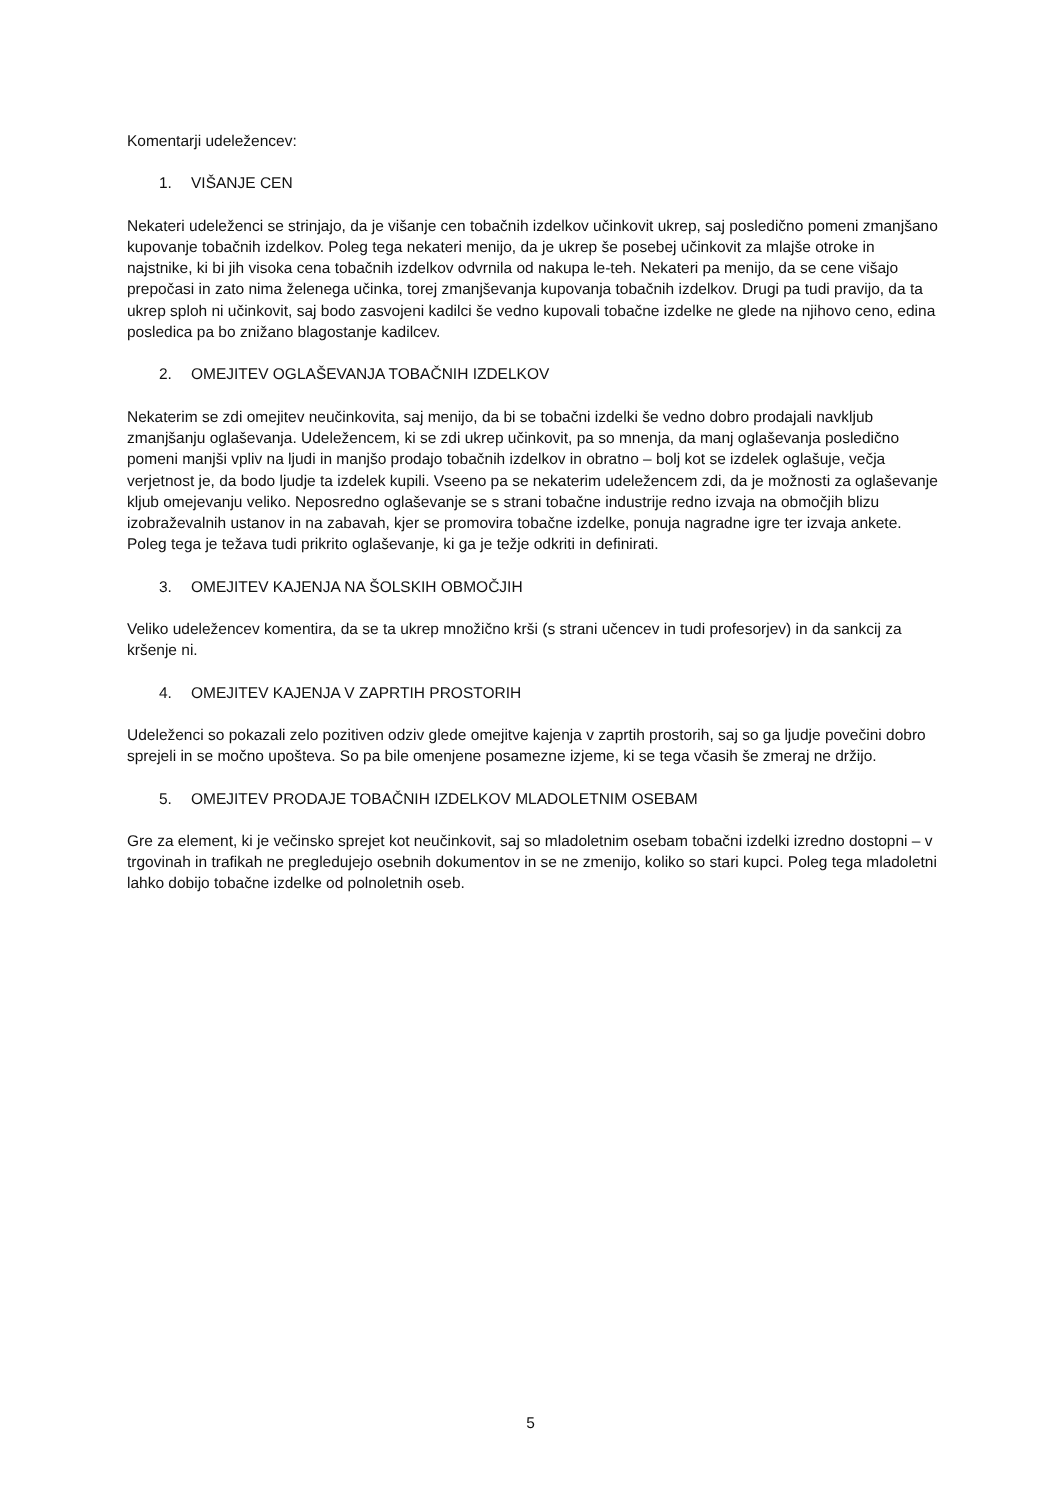Komentarji udeležencev:
1. VIŠANJE CEN
Nekateri udeleženci se strinjajo, da je višanje cen tobačnih izdelkov učinkovit ukrep, saj posledično pomeni zmanjšano kupovanje tobačnih izdelkov. Poleg tega nekateri menijo, da je ukrep še posebej učinkovit za mlajše otroke in najstnike, ki bi jih visoka cena tobačnih izdelkov odvrnila od nakupa le-teh. Nekateri pa menijo, da se cene višajo prepočasi in zato nima želenega učinka, torej zmanjševanja kupovanja tobačnih izdelkov. Drugi pa tudi pravijo, da ta ukrep sploh ni učinkovit, saj bodo zasvojeni kadilci še vedno kupovali tobačne izdelke ne glede na njihovo ceno, edina posledica pa bo znižano blagostanje kadilcev.
2. OMEJITEV OGLAŠEVANJA TOBAČNIH IZDELKOV
Nekaterim se zdi omejitev neučinkovita, saj menijo, da bi se tobačni izdelki še vedno dobro prodajali navkljub zmanjšanju oglaševanja. Udeležencem, ki se zdi ukrep učinkovit, pa so mnenja, da manj oglaševanja posledično pomeni manjši vpliv na ljudi in manjšo prodajo tobačnih izdelkov in obratno – bolj kot se izdelek oglašuje, večja verjetnost je, da bodo ljudje ta izdelek kupili. Vseeno pa se nekaterim udeležencem zdi, da je možnosti za oglaševanje kljub omejevanju veliko. Neposredno oglaševanje se s strani tobačne industrije redno izvaja na območjih blizu izobraževalnih ustanov in na zabavah, kjer se promovira tobačne izdelke, ponuja nagradne igre ter izvaja ankete. Poleg tega je težava tudi prikrito oglaševanje, ki ga je težje odkriti in definirati.
3. OMEJITEV KAJENJA NA ŠOLSKIH OBMOČJIH
Veliko udeležencev komentira, da se ta ukrep množično krši (s strani učencev in tudi profesorjev) in da sankcij za kršenje ni.
4. OMEJITEV KAJENJA V ZAPRTIH PROSTORIH
Udeleženci so pokazali zelo pozitiven odziv glede omejitve kajenja v zaprtih prostorih, saj so ga ljudje povečini dobro sprejeli in se močno upošteva. So pa bile omenjene posamezne izjeme, ki se tega včasih še zmeraj ne držijo.
5. OMEJITEV PRODAJE TOBAČNIH IZDELKOV MLADOLETNIM OSEBAM
Gre za element, ki je večinsko sprejet kot neučinkovit, saj so mladoletnim osebam tobačni izdelki izredno dostopni – v trgovinah in trafikah ne pregledujejo osebnih dokumentov in se ne zmenijo, koliko so stari kupci. Poleg tega mladoletni lahko dobijo tobačne izdelke od polnoletnih oseb.
5